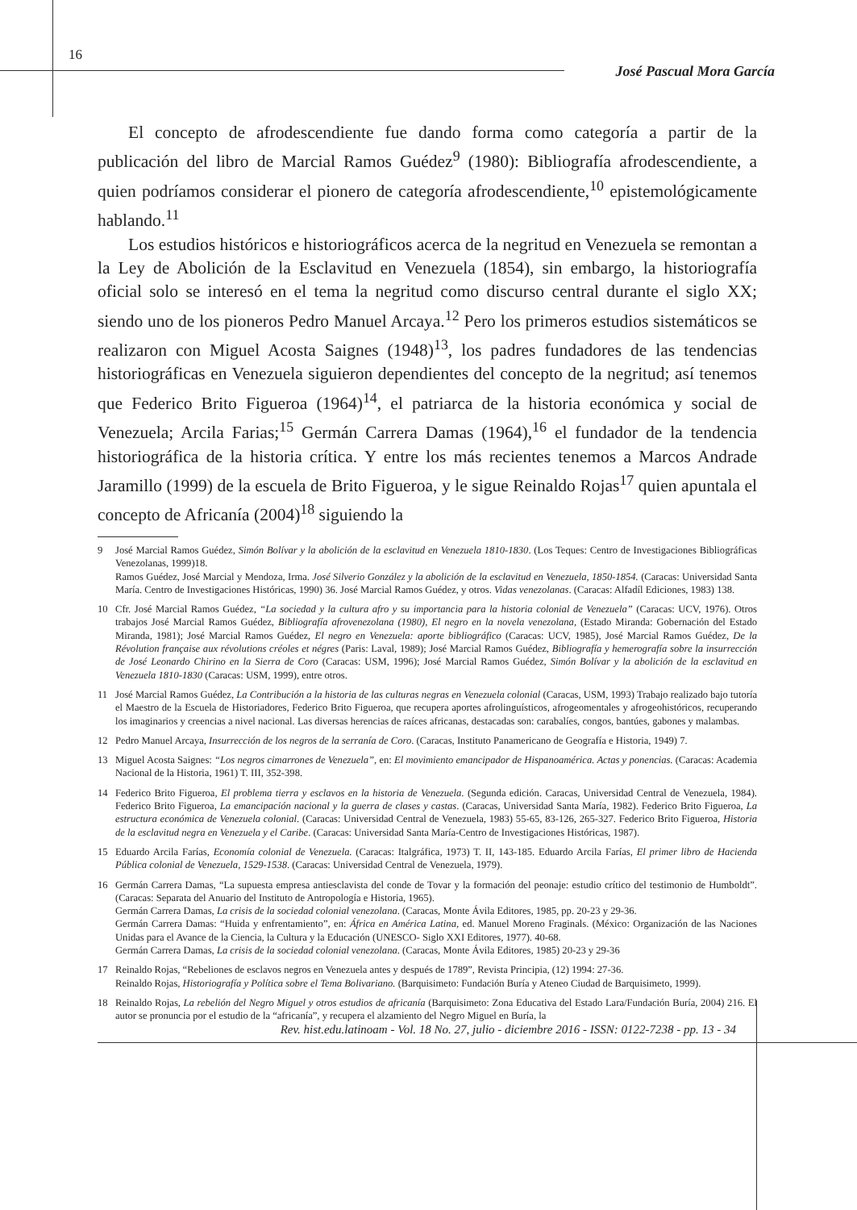16
José Pascual Mora García
El concepto de afrodescendiente fue dando forma como categoría a partir de la publicación del libro de Marcial Ramos Guédez<sup>9</sup> (1980): Bibliografía afrodescendiente, a quien podríamos considerar el pionero de categoría afrodescendiente,<sup>10</sup> epistemológicamente hablando.<sup>11</sup>
Los estudios históricos e historiográficos acerca de la negritud en Venezuela se remontan a la Ley de Abolición de la Esclavitud en Venezuela (1854), sin embargo, la historiografía oficial solo se interesó en el tema la negritud como discurso central durante el siglo XX; siendo uno de los pioneros Pedro Manuel Arcaya.<sup>12</sup> Pero los primeros estudios sistemáticos se realizaron con Miguel Acosta Saignes (1948)<sup>13</sup>, los padres fundadores de las tendencias historiográficas en Venezuela siguieron dependientes del concepto de la negritud; así tenemos que Federico Brito Figueroa (1964)<sup>14</sup>, el patriarca de la historia económica y social de Venezuela; Arcila Farias;<sup>15</sup> Germán Carrera Damas (1964),<sup>16</sup> el fundador de la tendencia historiográfica de la historia crítica. Y entre los más recientes tenemos a Marcos Andrade Jaramillo (1999) de la escuela de Brito Figueroa, y le sigue Reinaldo Rojas<sup>17</sup> quien apuntala el concepto de Africanía (2004)<sup>18</sup> siguiendo la
9 José Marcial Ramos Guédez, Simón Bolívar y la abolición de la esclavitud en Venezuela 1810-1830. (Los Teques: Centro de Investigaciones Bibliográficas Venezolanas, 1999)18.
Ramos Guédez, José Marcial y Mendoza, Irma. José Silverio González y la abolición de la esclavitud en Venezuela, 1850-1854. (Caracas: Universidad Santa María. Centro de Investigaciones Históricas, 1990) 36. José Marcial Ramos Guédez, y otros. Vidas venezolanas. (Caracas: Alfadíl Ediciones, 1983) 138.
10 Cfr. José Marcial Ramos Guédez, “La sociedad y la cultura afro y su importancia para la historia colonial de Venezuela” (Caracas: UCV, 1976). Otros trabajos José Marcial Ramos Guédez, Bibliografía afrovenezolana (1980), El negro en la novela venezolana, (Estado Miranda: Gobernación del Estado Miranda, 1981); José Marcial Ramos Guédez, El negro en Venezuela: aporte bibliográfico (Caracas: UCV, 1985), José Marcial Ramos Guédez, De la Révolution française aux révolutions créoles et négres (Paris: Laval, 1989); José Marcial Ramos Guédez, Bibliografía y hemerografía sobre la insurrección de José Leonardo Chirino en la Sierra de Coro (Caracas: USM, 1996); José Marcial Ramos Guédez, Simón Bolívar y la abolición de la esclavitud en Venezuela 1810-1830 (Caracas: USM, 1999), entre otros.
11 José Marcial Ramos Guédez, La Contribución a la historia de las culturas negras en Venezuela colonial (Caracas, USM, 1993) Trabajo realizado bajo tutoría el Maestro de la Escuela de Historiadores, Federico Brito Figueroa, que recupera aportes afrolinguísticos, afrogeomentales y afrogeohistóricos, recuperando los imaginarios y creencias a nivel nacional. Las diversas herencias de raíces africanas, destacadas son: carabalíes, congos, bantúes, gabones y malambas.
12 Pedro Manuel Arcaya, Insurrección de los negros de la serranía de Coro. (Caracas, Instituto Panamericano de Geografía e Historia, 1949) 7.
13 Miguel Acosta Saignes: “Los negros cimarrones de Venezuela”, en: El movimiento emancipador de Hispanoamérica. Actas y ponencias. (Caracas: Academia Nacional de la Historia, 1961) T. III, 352-398.
14 Federico Brito Figueroa, El problema tierra y esclavos en la historia de Venezuela. (Segunda edición. Caracas, Universidad Central de Venezuela, 1984). Federico Brito Figueroa, La emancipación nacional y la guerra de clases y castas. (Caracas, Universidad Santa María, 1982). Federico Brito Figueroa, La estructura económica de Venezuela colonial. (Caracas: Universidad Central de Venezuela, 1983) 55-65, 83-126, 265-327. Federico Brito Figueroa, Historia de la esclavitud negra en Venezuela y el Caribe. (Caracas: Universidad Santa María-Centro de Investigaciones Históricas, 1987).
15 Eduardo Arcila Farías, Economía colonial de Venezuela. (Caracas: Italgráfica, 1973) T. II, 143-185. Eduardo Arcila Farías, El primer libro de Hacienda Pública colonial de Venezuela, 1529-1538. (Caracas: Universidad Central de Venezuela, 1979).
16 Germán Carrera Damas, “La supuesta empresa antiesclavista del conde de Tovar y la formación del peonaje: estudio crítico del testimonio de Humboldt”. (Caracas: Separata del Anuario del Instituto de Antropología e Historia, 1965).
Germán Carrera Damas, La crisis de la sociedad colonial venezolana. (Caracas, Monte Ávila Editores, 1985, pp. 20-23 y 29-36.
Germán Carrera Damas: “Huida y enfrentamiento”, en: África en América Latina, ed. Manuel Moreno Fraginals. (México: Organización de las Naciones Unidas para el Avance de la Ciencia, la Cultura y la Educación (UNESCO- Siglo XXI Editores, 1977). 40-68.
Germán Carrera Damas, La crisis de la sociedad colonial venezolana. (Caracas, Monte Ávila Editores, 1985) 20-23 y 29-36
17 Reinaldo Rojas, “Rebeliones de esclavos negros en Venezuela antes y después de 1789”, Revista Principia, (12) 1994: 27-36.
Reinaldo Rojas, Historiografía y Política sobre el Tema Bolivariano. (Barquisimeto: Fundación Buría y Ateneo Ciudad de Barquisimeto, 1999).
18 Reinaldo Rojas, La rebelión del Negro Miguel y otros estudios de africanía (Barquisimeto: Zona Educativa del Estado Lara/Fundación Buría, 2004) 216. El autor se pronuncia por el estudio de la “africanía”, y recupera el alzamiento del Negro Miguel en Buría, la
Rev. hist.edu.latinoam - Vol. 18 No. 27, julio - diciembre 2016 - ISSN: 0122-7238 - pp. 13 - 34